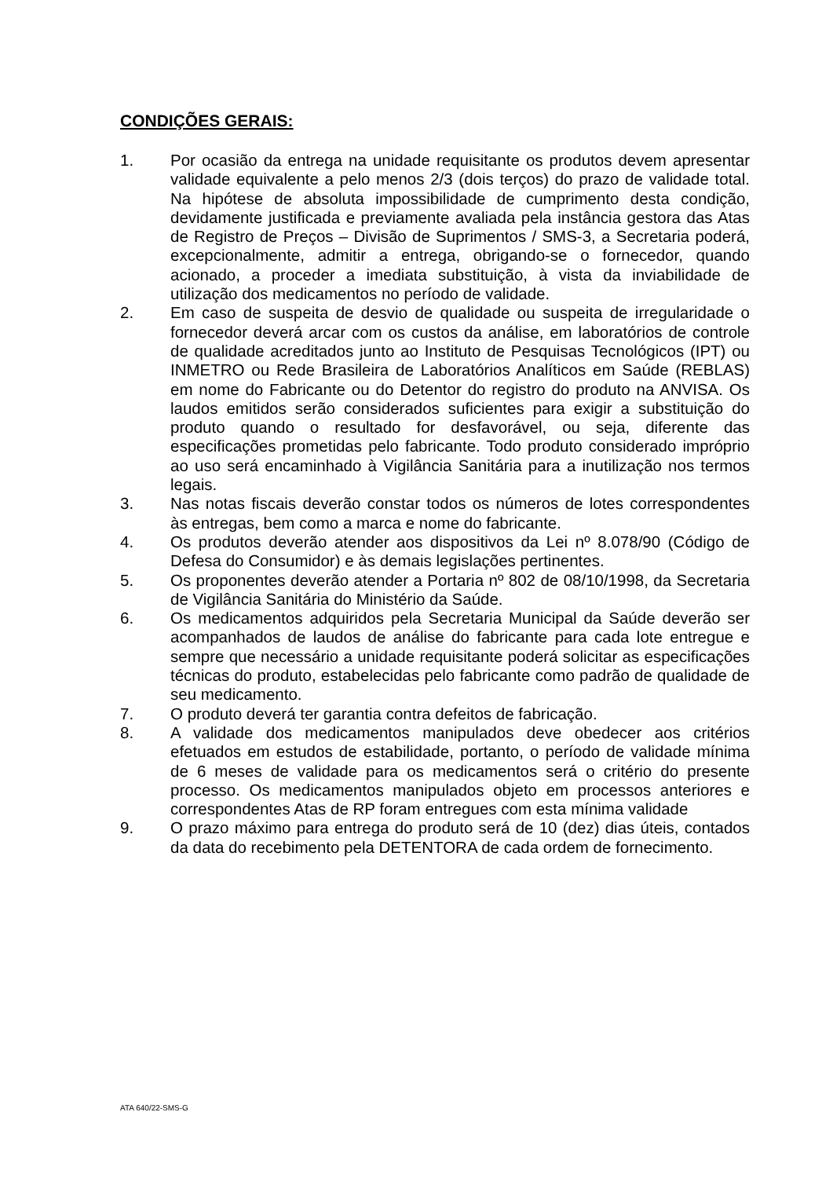CONDIÇÕES GERAIS:
1. Por ocasião da entrega na unidade requisitante os produtos devem apresentar validade equivalente a pelo menos 2/3 (dois terços) do prazo de validade total. Na hipótese de absoluta impossibilidade de cumprimento desta condição, devidamente justificada e previamente avaliada pela instância gestora das Atas de Registro de Preços – Divisão de Suprimentos / SMS-3, a Secretaria poderá, excepcionalmente, admitir a entrega, obrigando-se o fornecedor, quando acionado, a proceder a imediata substituição, à vista da inviabilidade de utilização dos medicamentos no período de validade.
2. Em caso de suspeita de desvio de qualidade ou suspeita de irregularidade o fornecedor deverá arcar com os custos da análise, em laboratórios de controle de qualidade acreditados junto ao Instituto de Pesquisas Tecnológicos (IPT) ou INMETRO ou Rede Brasileira de Laboratórios Analíticos em Saúde (REBLAS) em nome do Fabricante ou do Detentor do registro do produto na ANVISA. Os laudos emitidos serão considerados suficientes para exigir a substituição do produto quando o resultado for desfavorável, ou seja, diferente das especificações prometidas pelo fabricante. Todo produto considerado impróprio ao uso será encaminhado à Vigilância Sanitária para a inutilização nos termos legais.
3. Nas notas fiscais deverão constar todos os números de lotes correspondentes às entregas, bem como a marca e nome do fabricante.
4. Os produtos deverão atender aos dispositivos da Lei nº 8.078/90 (Código de Defesa do Consumidor) e às demais legislações pertinentes.
5. Os proponentes deverão atender a Portaria nº 802 de 08/10/1998, da Secretaria de Vigilância Sanitária do Ministério da Saúde.
6. Os medicamentos adquiridos pela Secretaria Municipal da Saúde deverão ser acompanhados de laudos de análise do fabricante para cada lote entregue e sempre que necessário a unidade requisitante poderá solicitar as especificações técnicas do produto, estabelecidas pelo fabricante como padrão de qualidade de seu medicamento.
7. O produto deverá ter garantia contra defeitos de fabricação.
8. A validade dos medicamentos manipulados deve obedecer aos critérios efetuados em estudos de estabilidade, portanto, o período de validade mínima de 6 meses de validade para os medicamentos será o critério do presente processo. Os medicamentos manipulados objeto em processos anteriores e correspondentes Atas de RP foram entregues com esta mínima validade
9. O prazo máximo para entrega do produto será de 10 (dez) dias úteis, contados da data do recebimento pela DETENTORA de cada ordem de fornecimento.
ATA 640/22-SMS-G